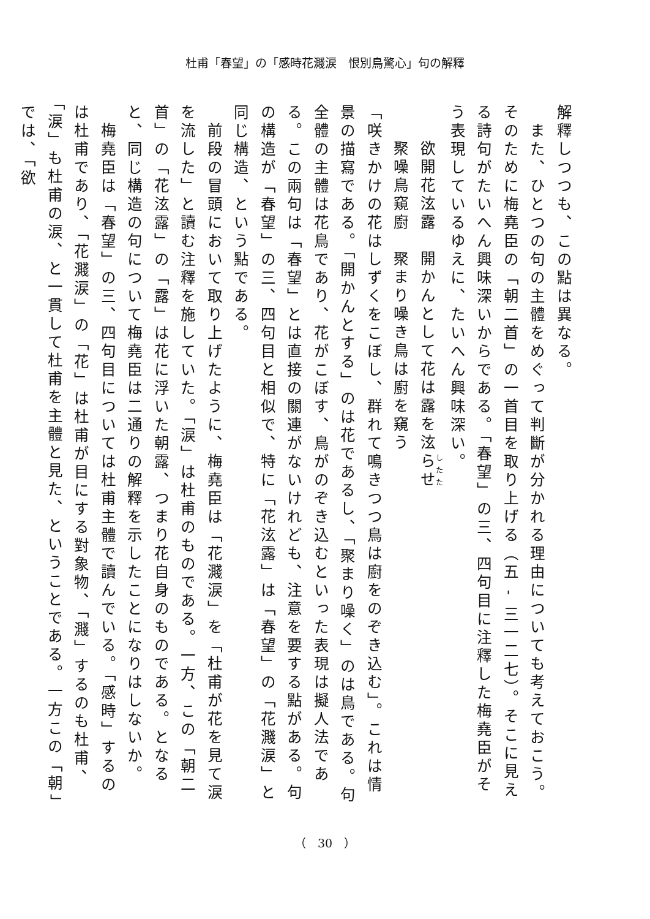杜甫「春望」の「感時花濺涙　恨別鳥驚心」句の解釋
解釋しつつも、この點は異なる。
　また、ひとつの句の主體をめぐって判斷が分かれる理由についても考えておこう。そのために梅堯臣の「朝二首」の一首目を取り上げる（五 - 三一二七）。そこに見える詩句がたいへん興味深いからである。「春望」の三、四句目に注釋した梅堯臣がそう表現しているゆえに、たいへん興味深い。
欲開花泫露　開かんとして花は露を泫らせ
聚噪鳥窺廚　聚まり噪き鳥は廚を窺う
「咲きかけの花はしずくをこぼし、群れて鳴きつつ鳥は廚をのぞき込む」。これは情景の描寫である。「開かんとする」のは花であるし、「聚まり噪く」のは鳥である。句全體の主體は花鳥であり、花がこぼす、鳥がのぞき込むといった表現は擬人法である。この兩句は「春望」とは直接の關連がないけれども、注意を要する點がある。句の構造が「春望」の三、四句目と相似で、特に「花泫露」は「春望」の「花濺涙」と同じ構造、という點である。
　前段の冒頭において取り上げたように、梅堯臣は「花濺涙」を「杜甫が花を見て涙を流した」と讀む注釋を施していた。「涙」は杜甫のものである。一方、この「朝二首」の「花泫露」の「露」は花に浮いた朝露、つまり花自身のものである。となると、同じ構造の句について梅堯臣は二通りの解釋を示したことになりはしないか。
　梅堯臣は「春望」の三、四句目については杜甫主體で讀んでいる。「感時」するのは杜甫であり、「花濺涙」の「花」は杜甫が目にする對象物、「濺」するのも杜甫、「涙」も杜甫の涙、と一貫して杜甫を主體と見た、ということである。一方この「朝」では、「欲
（　30　）